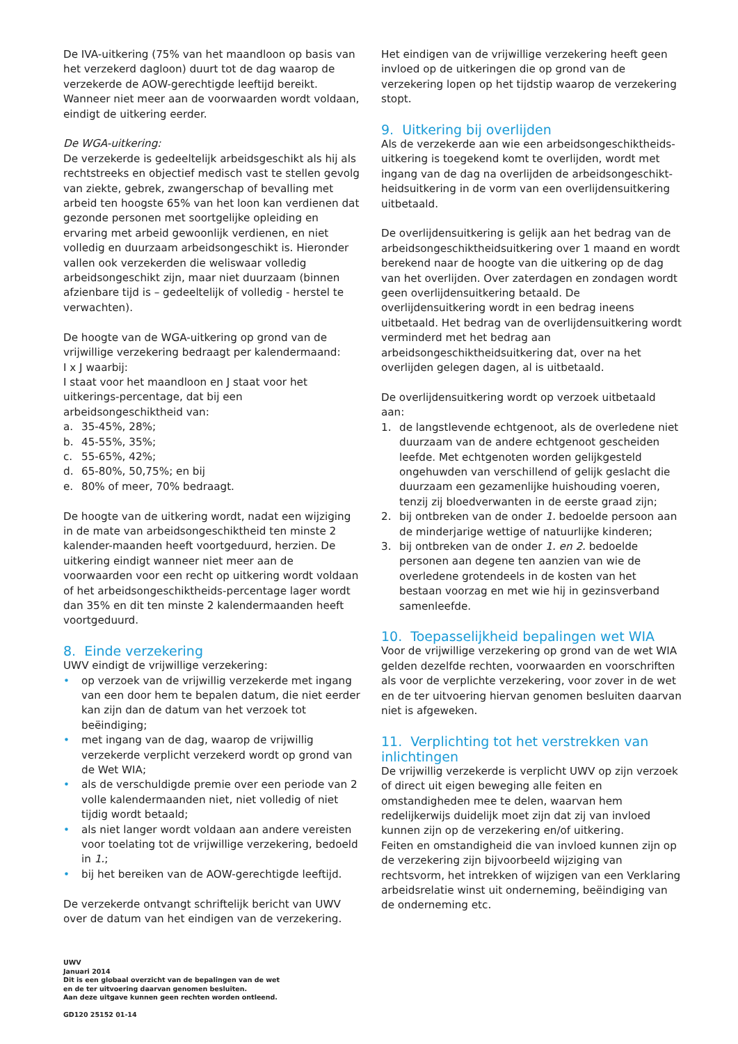De IVA-uitkering (75% van het maandloon op basis van het verzekerd dagloon) duurt tot de dag waarop de verzekerde de AOW-gerechtigde leeftijd bereikt. Wanneer niet meer aan de voorwaarden wordt voldaan, eindigt de uitkering eerder.
De WGA-uitkering:
De verzekerde is gedeeltelijk arbeidsgeschikt als hij als rechtstreeks en objectief medisch vast te stellen gevolg van ziekte, gebrek, zwangerschap of bevalling met arbeid ten hoogste 65% van het loon kan verdienen dat gezonde personen met soortgelijke opleiding en ervaring met arbeid gewoonlijk verdienen, en niet volledig en duurzaam arbeidsongeschikt is. Hieronder vallen ook verzekerden die weliswaar volledig arbeidsongeschikt zijn, maar niet duurzaam (binnen afzienbare tijd is – gedeeltelijk of volledig - herstel te verwachten).
De hoogte van de WGA-uitkering op grond van de vrijwillige verzekering bedraagt per kalendermaand:
I x J waarbij:
I staat voor het maandloon en J staat voor het uitkerings-percentage, dat bij een arbeidsongeschiktheid van:
a. 35-45%, 28%;
b. 45-55%, 35%;
c. 55-65%, 42%;
d. 65-80%, 50,75%; en bij
e. 80% of meer, 70% bedraagt.
De hoogte van de uitkering wordt, nadat een wijziging in de mate van arbeidsongeschiktheid ten minste 2 kalender-maanden heeft voortgeduurd, herzien. De uitkering eindigt wanneer niet meer aan de voorwaarden voor een recht op uitkering wordt voldaan of het arbeidsongeschiktheids-percentage lager wordt dan 35% en dit ten minste 2 kalendermaanden heeft voortgeduurd.
8. Einde verzekering
UWV eindigt de vrijwillige verzekering:
• op verzoek van de vrijwillig verzekerde met ingang van een door hem te bepalen datum, die niet eerder kan zijn dan de datum van het verzoek tot beëindiging;
• met ingang van de dag, waarop de vrijwillig verzekerde verplicht verzekerd wordt op grond van de Wet WIA;
• als de verschuldigde premie over een periode van 2 volle kalendermaanden niet, niet volledig of niet tijdig wordt betaald;
• als niet langer wordt voldaan aan andere vereisten voor toelating tot de vrijwillige verzekering, bedoeld in 1.;
• bij het bereiken van de AOW-gerechtigde leeftijd.
De verzekerde ontvangt schriftelijk bericht van UWV over de datum van het eindigen van de verzekering.
Het eindigen van de vrijwillige verzekering heeft geen invloed op de uitkeringen die op grond van de verzekering lopen op het tijdstip waarop de verzekering stopt.
9. Uitkering bij overlijden
Als de verzekerde aan wie een arbeidsongeschiktheids-uitkering is toegekend komt te overlijden, wordt met ingang van de dag na overlijden de arbeidsongeschikt-heidsuitkering in de vorm van een overlijdensuitkering uitbetaald.
De overlijdensuitkering is gelijk aan het bedrag van de arbeidsongeschiktheidsuitkering over 1 maand en wordt berekend naar de hoogte van die uitkering op de dag van het overlijden. Over zaterdagen en zondagen wordt geen overlijdensuitkering betaald. De overlijdensuitkering wordt in een bedrag ineens uitbetaald. Het bedrag van de overlijdensuitkering wordt verminderd met het bedrag aan arbeidsongeschiktheidsuitkering dat, over na het overlijden gelegen dagen, al is uitbetaald.
De overlijdensuitkering wordt op verzoek uitbetaald aan:
1. de langstlevende echtgenoot, als de overledene niet duurzaam van de andere echtgenoot gescheiden leefde. Met echtgenoten worden gelijkgesteld ongehuwden van verschillend of gelijk geslacht die duurzaam een gezamenlijke huishouding voeren, tenzij zij bloedverwanten in de eerste graad zijn;
2. bij ontbreken van de onder 1. bedoelde persoon aan de minderjarige wettige of natuurlijke kinderen;
3. bij ontbreken van de onder 1. en 2. bedoelde personen aan degene ten aanzien van wie de overledene grotendeels in de kosten van het bestaan voorzag en met wie hij in gezinsverband samenleefde.
10. Toepasselijkheid bepalingen wet WIA
Voor de vrijwillige verzekering op grond van de wet WIA gelden dezelfde rechten, voorwaarden en voorschriften als voor de verplichte verzekering, voor zover in de wet en de ter uitvoering hiervan genomen besluiten daarvan niet is afgeweken.
11. Verplichting tot het verstrekken van inlichtingen
De vrijwillig verzekerde is verplicht UWV op zijn verzoek of direct uit eigen beweging alle feiten en omstandigheden mee te delen, waarvan hem redelijkerwijs duidelijk moet zijn dat zij van invloed kunnen zijn op de verzekering en/of uitkering.
Feiten en omstandigheid die van invloed kunnen zijn op de verzekering zijn bijvoorbeeld wijziging van rechtsvorm, het intrekken of wijzigen van een Verklaring arbeidsrelatie winst uit onderneming, beëindiging van de onderneming etc.
UWV
Januari 2014
Dit is een globaal overzicht van de bepalingen van de wet
en de ter uitvoering daarvan genomen besluiten.
Aan deze uitgave kunnen geen rechten worden ontleend.
GD120 25152 01-14